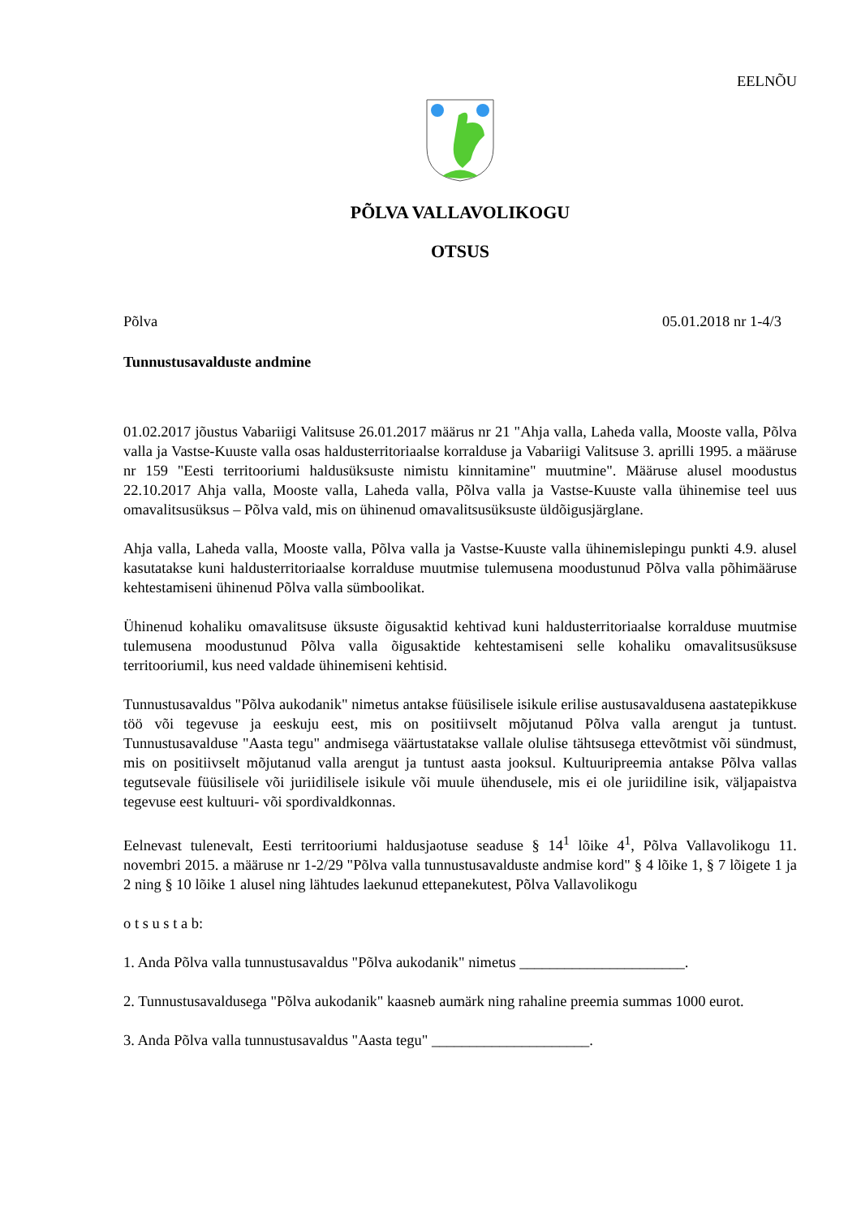EELNÕU
PÕLVA VALLAVOLIKOGU
OTSUS
Põlva 05.01.2018 nr 1-4/3
Tunnustusavalduste andmine
01.02.2017 jõustus Vabariigi Valitsuse 26.01.2017 määrus nr 21 "Ahja valla, Laheda valla, Mooste valla, Põlva valla ja Vastse-Kuuste valla osas haldusterritoriaalse korralduse ja Vabariigi Valitsuse 3. aprilli 1995. a määruse nr 159 "Eesti territooriumi haldusüksuste nimistu kinnitamine" muutmine". Määruse alusel moodustus 22.10.2017 Ahja valla, Mooste valla, Laheda valla, Põlva valla ja Vastse-Kuuste valla ühinemise teel uus omavalitsusüksus – Põlva vald, mis on ühinenud omavalitsusüksuste üldõigusjärglane.
Ahja valla, Laheda valla, Mooste valla, Põlva valla ja Vastse-Kuuste valla ühinemislepingu punkti 4.9. alusel kasutatakse kuni haldusterritoriaalse korralduse muutmise tulemusena moodustunud Põlva valla põhimääruse kehtestamiseni ühinenud Põlva valla sümboolikat.
Ühinenud kohaliku omavalitsuse üksuste õigusaktid kehtivad kuni haldusterritoriaalse korralduse muutmise tulemusena moodustunud Põlva valla õigusaktide kehtestamiseni selle kohaliku omavalitsusüksuse territooriumil, kus need valdade ühinemiseni kehtisid.
Tunnustusavaldus "Põlva aukodanik" nimetus antakse füüsilisele isikule erilise austusavaldusena aastatepikkuse töö või tegevuse ja eeskuju eest, mis on positiivselt mõjutanud Põlva valla arengut ja tuntust. Tunnustusavalduse "Aasta tegu" andmisega väärtustatakse vallale olulise tähtsusega ettevõtmist või sündmust, mis on positiivselt mõjutanud valla arengut ja tuntust aasta jooksul. Kultuuripreemia antakse Põlva vallas tegutsevale füüsilisele või juriidilisele isikule või muule ühendusele, mis ei ole juriidiline isik, väljapaistva tegevuse eest kultuuri- või spordivaldkonnas.
Eelnevast tulenevalt, Eesti territooriumi haldusjaotuse seaduse § 14<sup>1</sup> lõike 4<sup>1</sup>, Põlva Vallavolikogu 11. novembri 2015. a määruse nr 1-2/29 "Põlva valla tunnustusavalduste andmise kord" § 4 lõike 1, § 7 lõigete 1 ja 2 ning § 10 lõike 1 alusel ning lähtudes laekunud ettepanekutest, Põlva Vallavolikogu
o t s u s t a b:
1. Anda Põlva valla tunnustusavaldus "Põlva aukodanik" nimetus ______________________.
2. Tunnustusavaldusega "Põlva aukodanik" kaasneb aumärk ning rahaline preemia summas 1000 eurot.
3. Anda Põlva valla tunnustusavaldus "Aasta tegu" _____________________.